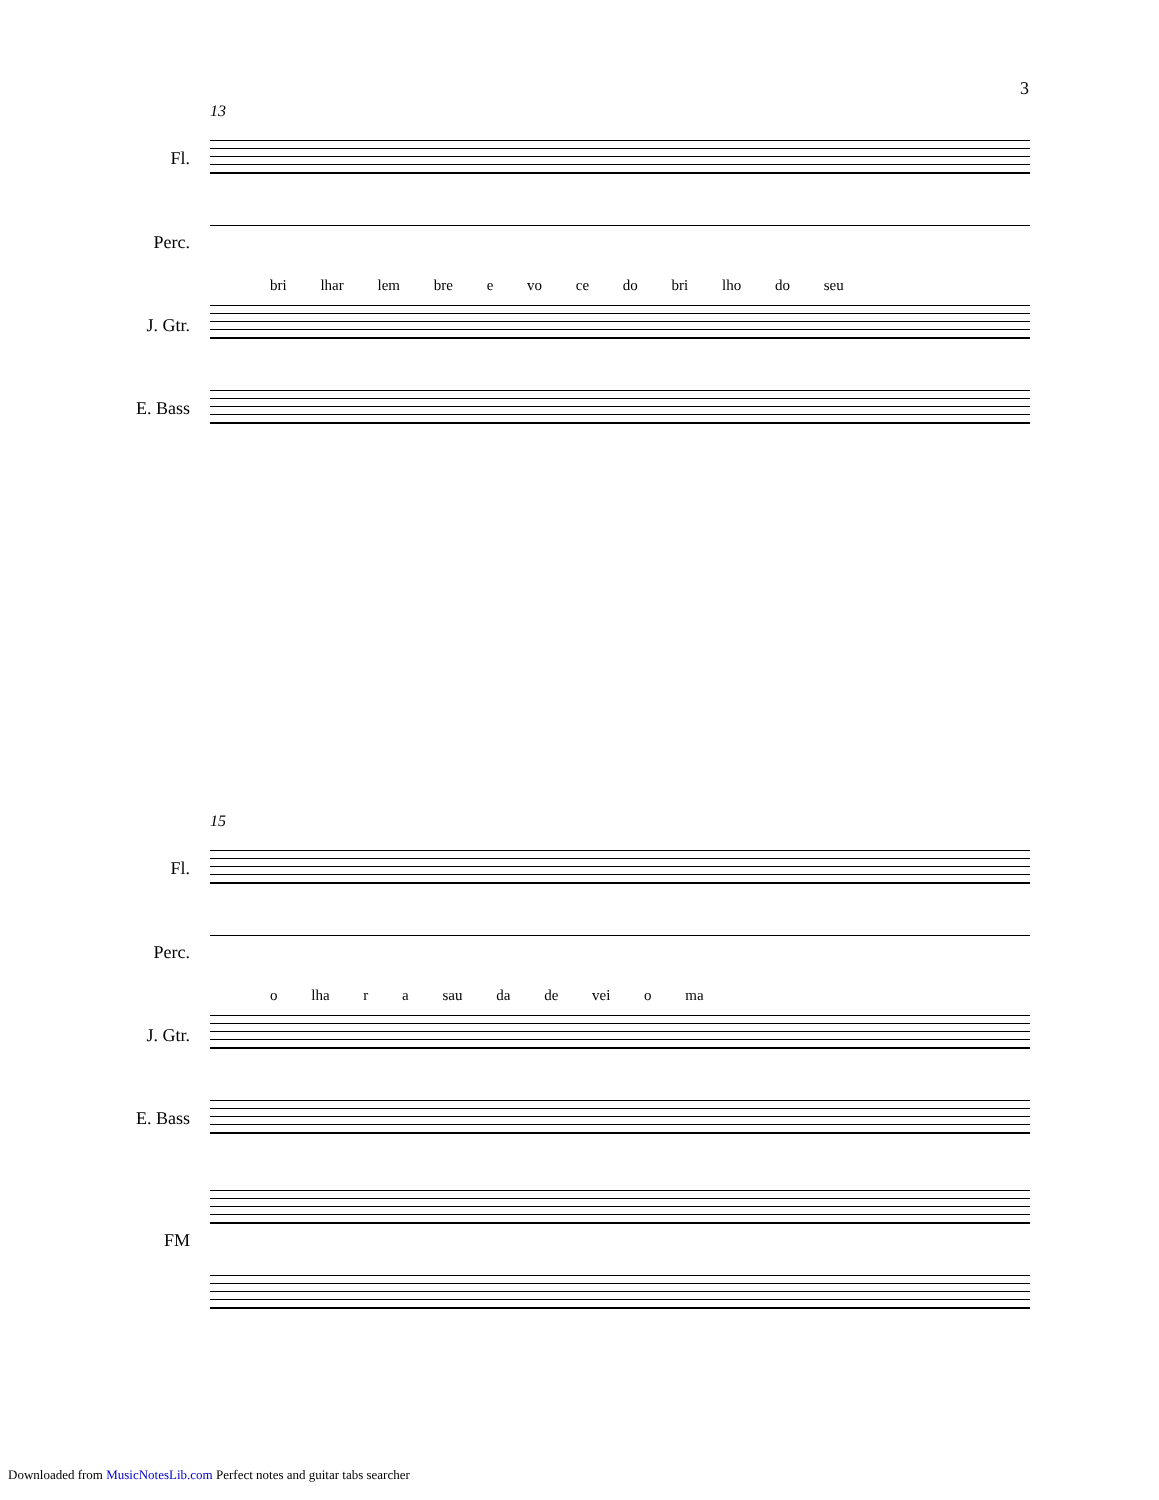3
13
Fl.
Perc.
bri lhar lem bre e vo ce do bri lho do seu
J. Gtr.
E. Bass
15
Fl.
Perc.
o lha r a sau da de vei o ma
J. Gtr.
E. Bass
FM
Downloaded from MusicNotesLib.com Perfect notes and guitar tabs searcher